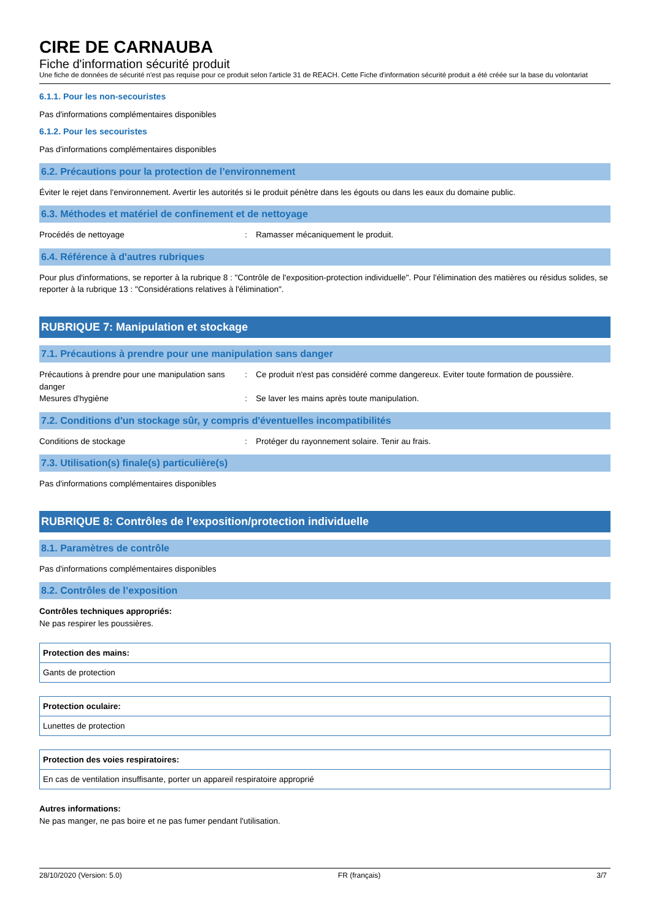CIRE DE CARNAUBA
Fiche d'information sécurité produit
Une fiche de données de sécurité n'est pas requise pour ce produit selon l'article 31 de REACH. Cette Fiche d'information sécurité produit a été créée sur la base du volontariat
6.1.1. Pour les non-secouristes
Pas d'informations complémentaires disponibles
6.1.2. Pour les secouristes
Pas d'informations complémentaires disponibles
6.2. Précautions pour la protection de l’environnement
Éviter le rejet dans l'environnement. Avertir les autorités si le produit pénètre dans les égouts ou dans les eaux du domaine public.
6.3. Méthodes et matériel de confinement et de nettoyage
| Procédés de nettoyage | : | Ramasser mécaniquement le produit. |
6.4. Référence à d'autres rubriques
Pour plus d'informations, se reporter à la rubrique 8 : "Contrôle de l'exposition-protection individuelle". Pour l'élimination des matières ou résidus solides, se reporter à la rubrique 13 : "Considérations relatives à l'élimination".
RUBRIQUE 7: Manipulation et stockage
7.1. Précautions à prendre pour une manipulation sans danger
| Précautions à prendre pour une manipulation sans danger | : | Ce produit n'est pas considéré comme dangereux. Eviter toute formation de poussière. |
| Mesures d'hygiène | : | Se laver les mains après toute manipulation. |
7.2. Conditions d'un stockage sûr, y compris d'éventuelles incompatibilités
| Conditions de stockage | : | Protéger du rayonnement solaire. Tenir au frais. |
7.3. Utilisation(s) finale(s) particulière(s)
Pas d'informations complémentaires disponibles
RUBRIQUE 8: Contrôles de l’exposition/protection individuelle
8.1. Paramètres de contrôle
Pas d'informations complémentaires disponibles
8.2. Contrôles de l’exposition
Contrôles techniques appropriés:
Ne pas respirer les poussières.
| Protection des mains: |
| --- |
| Gants de protection |
| Protection oculaire: |
| --- |
| Lunettes de protection |
| Protection des voies respiratoires: |
| --- |
| En cas de ventilation insuffisante, porter un appareil respiratoire approprié |
Autres informations:
Ne pas manger, ne pas boire et ne pas fumer pendant l'utilisation.
28/10/2020 (Version: 5.0) FR (français) 3/7